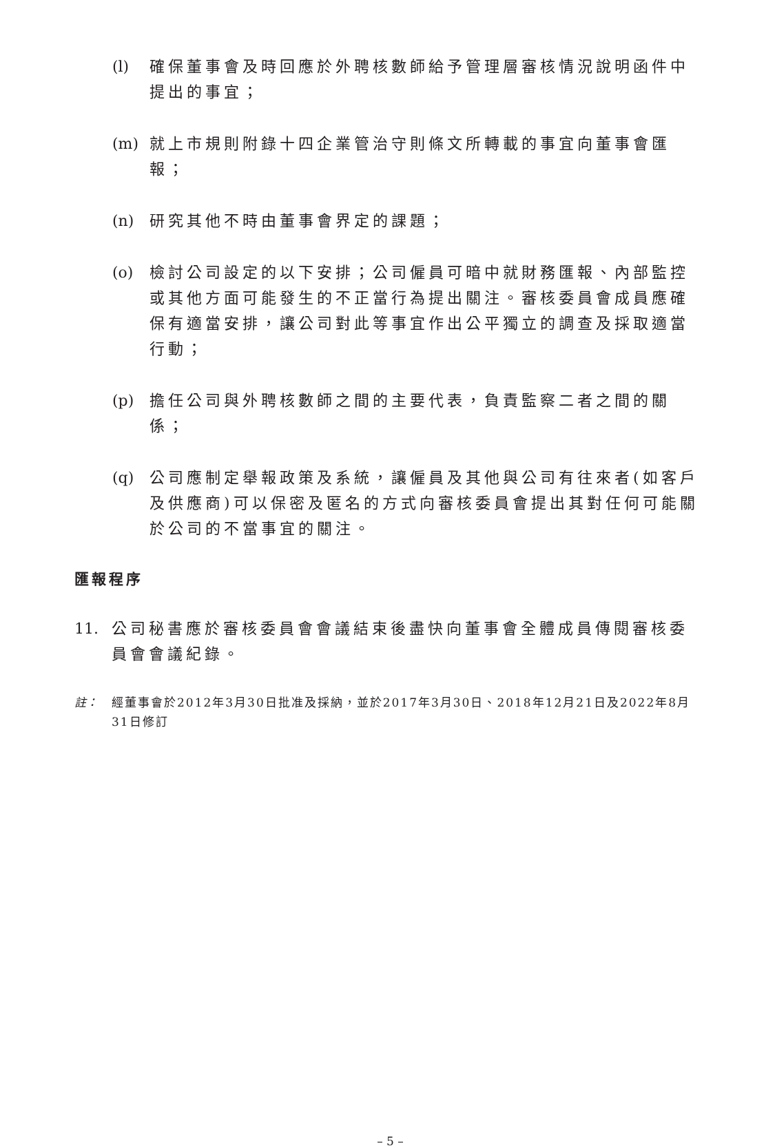(l) 確保董事會及時回應於外聘核數師給予管理層審核情況說明函件中提出的事宜；
(m) 就上市規則附錄十四企業管治守則條文所轉載的事宜向董事會匯報；
(n) 研究其他不時由董事會界定的課題；
(o) 檢討公司設定的以下安排；公司僱員可暗中就財務匯報、內部監控或其他方面可能發生的不正當行為提出關注。審核委員會成員應確保有適當安排，讓公司對此等事宜作出公平獨立的調查及採取適當行動；
(p) 擔任公司與外聘核數師之間的主要代表，負責監察二者之間的關係；
(q) 公司應制定舉報政策及系統，讓僱員及其他與公司有往來者(如客戶及供應商)可以保密及匿名的方式向審核委員會提出其對任何可能關於公司的不當事宜的關注。
匯報程序
11. 公司秘書應於審核委員會會議結束後盡快向董事會全體成員傳閱審核委員會會議紀錄。
註： 經董事會於2012年3月30日批准及採納，並於2017年3月30日、2018年12月21日及2022年8月31日修訂
– 5 –